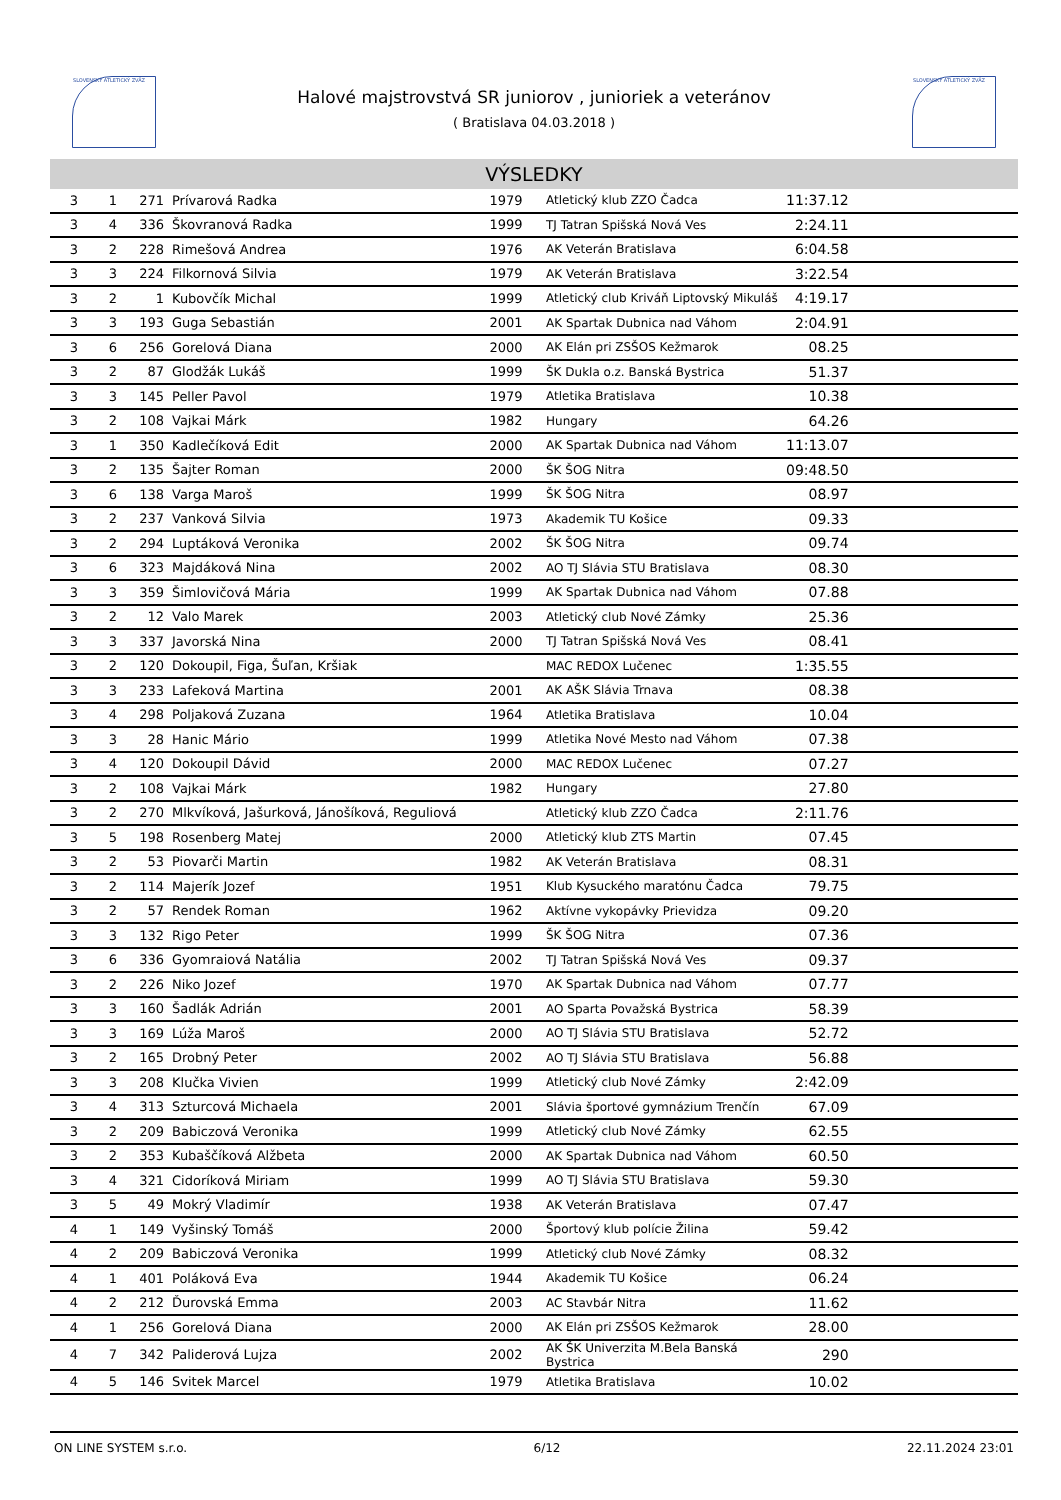SLOVENSKÝ ATLETICKÝ ZVÄZ SLOVENSKÝ ATLETICKÝ ZVÄZ
Halové majstrovstvá SR juniorov , junioriek a veteránov
( Bratislava 04.03.2018 )
VÝSLEDKY
| 3 | 1 | 271 | Prívarová Radka | 1979 | Atletický klub ZZO Čadca | 11:37.12 | |
| 3 | 4 | 336 | Škovranová Radka | 1999 | TJ Tatran Spišská Nová Ves | 2:24.11 | |
| 3 | 2 | 228 | Rimešová Andrea | 1976 | AK Veterán Bratislava | 6:04.58 | |
| 3 | 3 | 224 | Filkornová Silvia | 1979 | AK Veterán Bratislava | 3:22.54 | |
| 3 | 2 | 1 | Kubovčík Michal | 1999 | Atletický club Kriváň Liptovský Mikuláš | 4:19.17 | |
| 3 | 3 | 193 | Guga Sebastián | 2001 | AK Spartak Dubnica nad Váhom | 2:04.91 | |
| 3 | 6 | 256 | Gorelová Diana | 2000 | AK Elán pri ZSŠOS Kežmarok | 08.25 | |
| 3 | 2 | 87 | Glodžák Lukáš | 1999 | ŠK Dukla o.z. Banská Bystrica | 51.37 | |
| 3 | 3 | 145 | Peller Pavol | 1979 | Atletika Bratislava | 10.38 | |
| 3 | 2 | 108 | Vajkai Márk | 1982 | Hungary | 64.26 | |
| 3 | 1 | 350 | Kadlečíková Edit | 2000 | AK Spartak Dubnica nad Váhom | 11:13.07 | |
| 3 | 2 | 135 | Šajter Roman | 2000 | ŠK ŠOG Nitra | 09:48.50 | |
| 3 | 6 | 138 | Varga Maroš | 1999 | ŠK ŠOG Nitra | 08.97 | |
| 3 | 2 | 237 | Vanková Silvia | 1973 | Akademik TU Košice | 09.33 | |
| 3 | 2 | 294 | Luptáková Veronika | 2002 | ŠK ŠOG Nitra | 09.74 | |
| 3 | 6 | 323 | Majdáková Nina | 2002 | AO TJ Slávia STU Bratislava | 08.30 | |
| 3 | 3 | 359 | Šimlovičová Mária | 1999 | AK Spartak Dubnica nad Váhom | 07.88 | |
| 3 | 2 | 12 | Valo Marek | 2003 | Atletický club Nové Zámky | 25.36 | |
| 3 | 3 | 337 | Javorská Nina | 2000 | TJ Tatran Spišská Nová Ves | 08.41 | |
| 3 | 2 | 120 | Dokoupil, Figa, Šuľan, Kršiak | | MAC REDOX Lučenec | 1:35.55 | |
| 3 | 3 | 233 | Lafeková Martina | 2001 | AK AŠK Slávia Trnava | 08.38 | |
| 3 | 4 | 298 | Poljaková Zuzana | 1964 | Atletika Bratislava | 10.04 | |
| 3 | 3 | 28 | Hanic Mário | 1999 | Atletika Nové Mesto nad Váhom | 07.38 | |
| 3 | 4 | 120 | Dokoupil Dávid | 2000 | MAC REDOX Lučenec | 07.27 | |
| 3 | 2 | 108 | Vajkai Márk | 1982 | Hungary | 27.80 | |
| 3 | 2 | 270 | Mlkvíková, Jašurková, Jánošíková, Reguliová | | Atletický klub ZZO Čadca | 2:11.76 | |
| 3 | 5 | 198 | Rosenberg Matej | 2000 | Atletický klub ZTS Martin | 07.45 | |
| 3 | 2 | 53 | Piovarči Martin | 1982 | AK Veterán Bratislava | 08.31 | |
| 3 | 2 | 114 | Majerík Jozef | 1951 | Klub Kysuckého maratónu Čadca | 79.75 | |
| 3 | 2 | 57 | Rendek Roman | 1962 | Aktívne vykopávky Prievidza | 09.20 | |
| 3 | 3 | 132 | Rigo Peter | 1999 | ŠK ŠOG Nitra | 07.36 | |
| 3 | 6 | 336 | Gyomraiová Natália | 2002 | TJ Tatran Spišská Nová Ves | 09.37 | |
| 3 | 2 | 226 | Niko Jozef | 1970 | AK Spartak Dubnica nad Váhom | 07.77 | |
| 3 | 3 | 160 | Šadlák Adrián | 2001 | AO Sparta Považská Bystrica | 58.39 | |
| 3 | 3 | 169 | Lúža Maroš | 2000 | AO TJ Slávia STU Bratislava | 52.72 | |
| 3 | 2 | 165 | Drobný Peter | 2002 | AO TJ Slávia STU Bratislava | 56.88 | |
| 3 | 3 | 208 | Klučka Vivien | 1999 | Atletický club Nové Zámky | 2:42.09 | |
| 3 | 4 | 313 | Szturcová Michaela | 2001 | Slávia športové gymnázium Trenčín | 67.09 | |
| 3 | 2 | 209 | Babiczová Veronika | 1999 | Atletický club Nové Zámky | 62.55 | |
| 3 | 2 | 353 | Kubaščíková Alžbeta | 2000 | AK Spartak Dubnica nad Váhom | 60.50 | |
| 3 | 4 | 321 | Cidoríková Miriam | 1999 | AO TJ Slávia STU Bratislava | 59.30 | |
| 3 | 5 | 49 | Mokrý Vladimír | 1938 | AK Veterán Bratislava | 07.47 | |
| 4 | 1 | 149 | Vyšinský Tomáš | 2000 | Športový klub polície Žilina | 59.42 | |
| 4 | 2 | 209 | Babiczová Veronika | 1999 | Atletický club Nové Zámky | 08.32 | |
| 4 | 1 | 401 | Poláková Eva | 1944 | Akademik TU Košice | 06.24 | |
| 4 | 2 | 212 | Ďurovská Emma | 2003 | AC Stavbár Nitra | 11.62 | |
| 4 | 1 | 256 | Gorelová Diana | 2000 | AK Elán pri ZSŠOS Kežmarok | 28.00 | |
| 4 | 7 | 342 | Paliderová Lujza | 2002 | AK ŠK Univerzita M.Bela Banská Bystrica | 290 | |
| 4 | 5 | 146 | Svitek Marcel | 1979 | Atletika Bratislava | 10.02 | |
ON LINE SYSTEM s.r.o. 6/12 22.11.2024 23:01